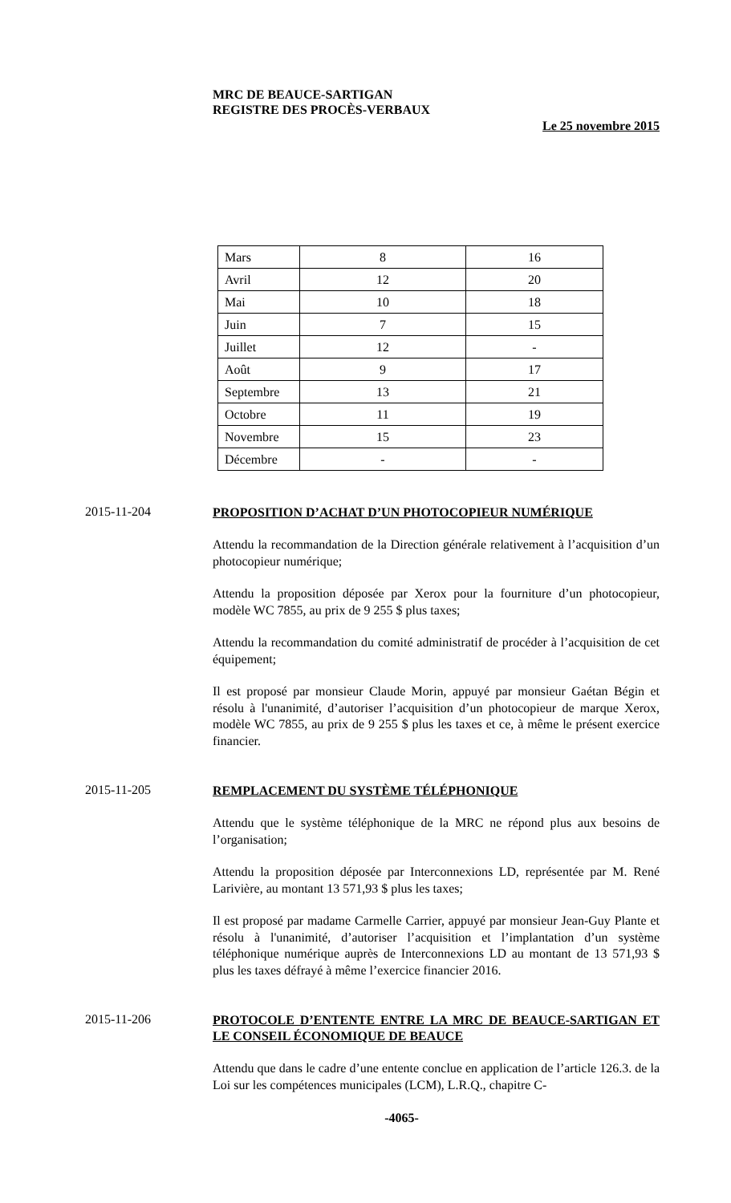MRC DE BEAUCE-SARTIGAN
REGISTRE DES PROCÈS-VERBAUX
Le 25 novembre 2015
| Mars | 8 | 16 |
| Avril | 12 | 20 |
| Mai | 10 | 18 |
| Juin | 7 | 15 |
| Juillet | 12 | - |
| Août | 9 | 17 |
| Septembre | 13 | 21 |
| Octobre | 11 | 19 |
| Novembre | 15 | 23 |
| Décembre | - | - |
2015-11-204
PROPOSITION D’ACHAT D’UN PHOTOCOPIEUR NUMÉRIQUE
Attendu la recommandation de la Direction générale relativement à l’acquisition d’un photocopieur numérique;
Attendu la proposition déposée par Xerox pour la fourniture d’un photocopieur, modèle WC 7855, au prix de 9 255 $ plus taxes;
Attendu la recommandation du comité administratif de procéder à l’acquisition de cet équipement;
Il est proposé par monsieur Claude Morin, appuyé par monsieur Gaétan Bégin et résolu à l'unanimité, d’autoriser l’acquisition d’un photocopieur de marque Xerox, modèle WC 7855, au prix de 9 255 $ plus les taxes et ce, à même le présent exercice financier.
2015-11-205
REMPLACEMENT DU SYSTÈME TÉLÉPHONIQUE
Attendu que le système téléphonique de la MRC ne répond plus aux besoins de l’organisation;
Attendu la proposition déposée par Interconnexions LD, représentée par M. René Larivière, au montant 13 571,93 $ plus les taxes;
Il est proposé par madame Carmelle Carrier, appuyé par monsieur Jean-Guy Plante et résolu à l'unanimité, d’autoriser l’acquisition et l’implantation d’un système téléphonique numérique auprès de Interconnexions LD au montant de 13 571,93 $ plus les taxes défrayé à même l’exercice financier 2016.
2015-11-206
PROTOCOLE D’ENTENTE ENTRE LA MRC DE BEAUCE-SARTIGAN ET LE CONSEIL ÉCONOMIQUE DE BEAUCE
Attendu que dans le cadre d’une entente conclue en application de l’article 126.3. de la Loi sur les compétences municipales (LCM), L.R.Q., chapitre C-
-4065-